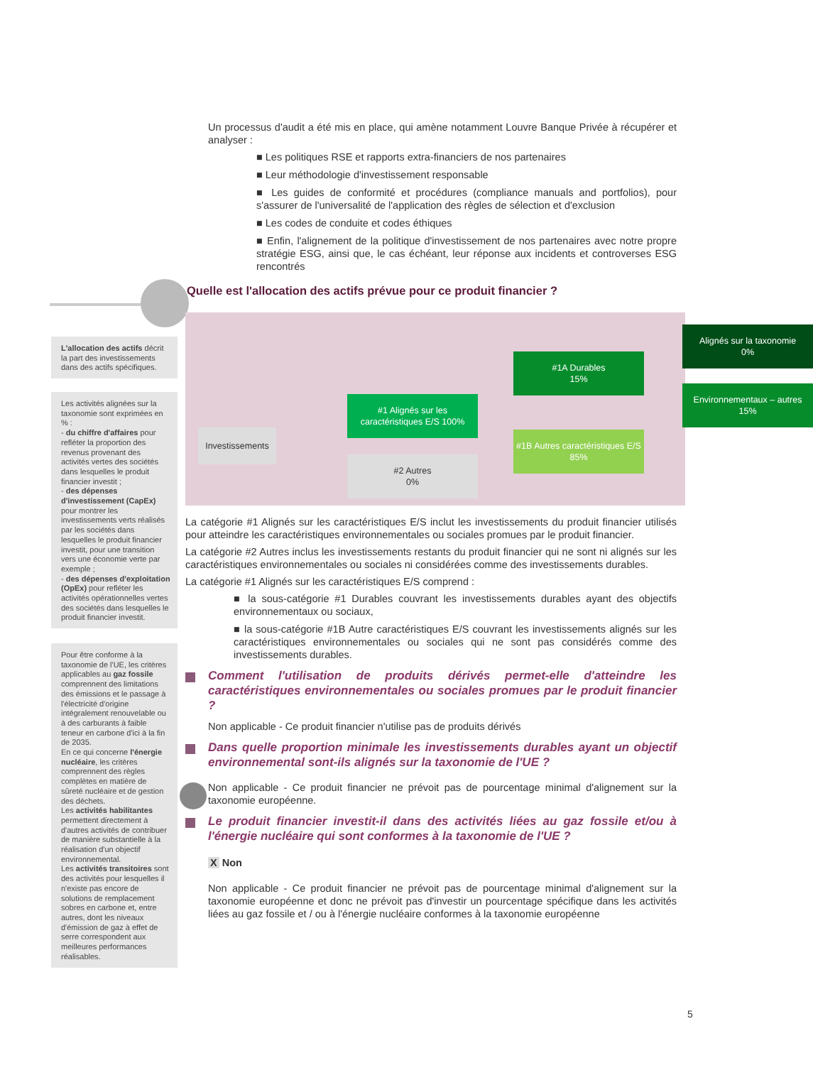L'allocation des actifs décrit la part des investissements dans des actifs spécifiques.
Les activités alignées sur la taxonomie sont exprimées en % :
- du chiffre d'affaires pour refléter la proportion des revenus provenant des activités vertes des sociétés dans lesquelles le produit financier investit ;
- des dépenses d'investissement (CapEx) pour montrer les investissements verts réalisés par les sociétés dans lesquelles le produit financier investit, pour une transition vers une économie verte par exemple ;
- des dépenses d'exploitation (OpEx) pour refléter les activités opérationnelles vertes des sociétés dans lesquelles le produit financier investit.
Pour être conforme à la taxonomie de l'UE, les critères applicables au gaz fossile comprennent des limitations des émissions et le passage à l'électricité d'origine intégralement renouvelable ou à des carburants à faible teneur en carbone d'ici à la fin de 2035.
En ce qui concerne l'énergie nucléaire, les critères comprennent des règles complètes en matière de sûreté nucléaire et de gestion des déchets.
Les activités habilitantes permettent directement à d'autres activités de contribuer de manière substantielle à la réalisation d'un objectif environnemental.
Les activités transitoires sont des activités pour lesquelles il n'existe pas encore de solutions de remplacement sobres en carbone et, entre autres, dont les niveaux d'émission de gaz à effet de serre correspondent aux meilleures performances réalisables.
Un processus d'audit a été mis en place, qui amène notamment Louvre Banque Privée à récupérer et analyser :
■ Les politiques RSE et rapports extra-financiers de nos partenaires
■ Leur méthodologie d'investissement responsable
■ Les guides de conformité et procédures (compliance manuals and portfolios), pour s'assurer de l'universalité de l'application des règles de sélection et d'exclusion
■ Les codes de conduite et codes éthiques
■ Enfin, l'alignement de la politique d'investissement de nos partenaires avec notre propre stratégie ESG, ainsi que, le cas échéant, leur réponse aux incidents et controverses ESG rencontrés
Quelle est l'allocation des actifs prévue pour ce produit financier ?
Investissements
#1 Alignés sur les caractéristiques E/S 100%
#2 Autres
0%
#1A Durables
15%
#1B Autres caractéristiques E/S 85%
Alignés sur la taxonomie
0%
Environnementaux – autres
15%
La catégorie #1 Alignés sur les caractéristiques E/S inclut les investissements du produit financier utilisés pour atteindre les caractéristiques environnementales ou sociales promues par le produit financier.
La catégorie #2 Autres inclus les investissements restants du produit financier qui ne sont ni alignés sur les caractéristiques environnementales ou sociales ni considérées comme des investissements durables.
La catégorie #1 Alignés sur les caractéristiques E/S comprend :
■ la sous-catégorie #1 Durables couvrant les investissements durables ayant des objectifs environnementaux ou sociaux,
■ la sous-catégorie #1B Autre caractéristiques E/S couvrant les investissements alignés sur les caractéristiques environnementales ou sociales qui ne sont pas considérés comme des investissements durables.
Comment l'utilisation de produits dérivés permet-elle d'atteindre les caractéristiques environnementales ou sociales promues par le produit financier ?
Non applicable - Ce produit financier n'utilise pas de produits dérivés
Dans quelle proportion minimale les investissements durables ayant un objectif environnemental sont-ils alignés sur la taxonomie de l'UE ?
Non applicable - Ce produit financier ne prévoit pas de pourcentage minimal d'alignement sur la taxonomie européenne.
Le produit financier investit-il dans des activités liées au gaz fossile et/ou à l'énergie nucléaire qui sont conformes à la taxonomie de l'UE ?
X Non
Non applicable - Ce produit financier ne prévoit pas de pourcentage minimal d'alignement sur la taxonomie européenne et donc ne prévoit pas d'investir un pourcentage spécifique dans les activités liées au gaz fossile et / ou à l'énergie nucléaire conformes à la taxonomie européenne
5